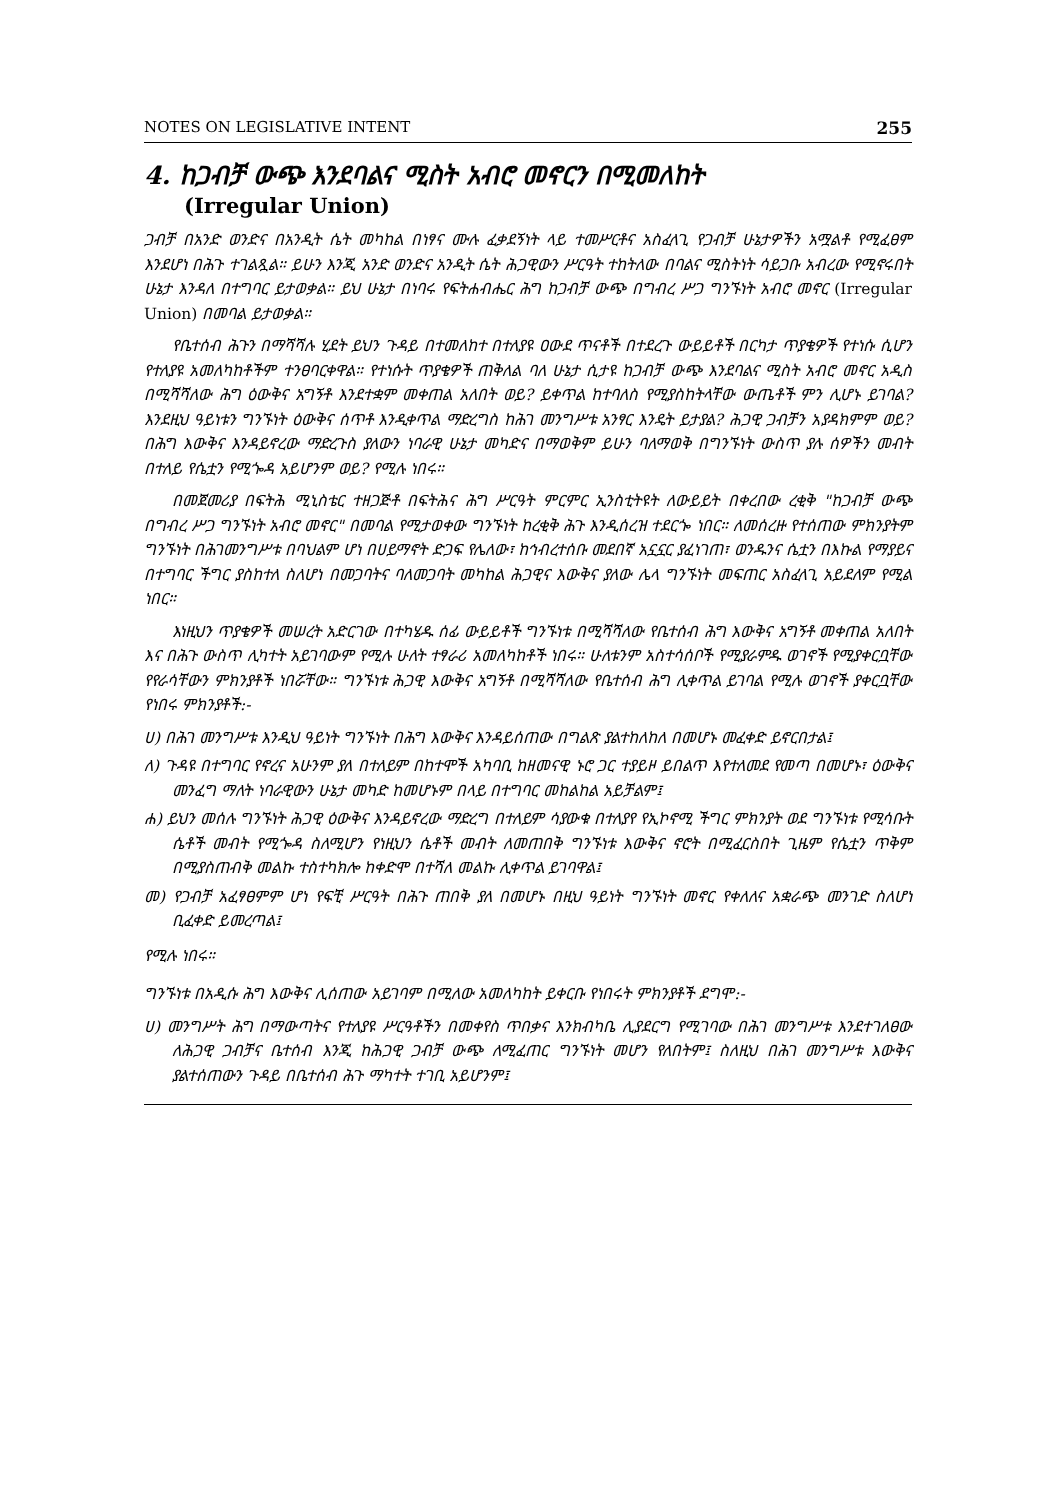NOTES ON LEGISLATIVE INTENT 255
4. ከጋብቻ ውጭ እንደባልና ሚስት አብሮ መኖርን በሚመለከት
(Irregular Union)
ጋብቻ በአንድ ወንድና በአንዲት ሴት መካከል በነፃና ሙሉ ፈቃደኝነት ላይ ተመሥርቶና አስፈላጊ የጋብቻ ሁኔታዎችን አሟልቶ የሚፈፀም እንደሆነ በሕጉ ተገልጿል። ይሁን እንጂ አንድ ወንድና አንዲት ሴት ሕጋዊውን ሥርዓት ተከትለው በባልና ሚስትነት ሳይጋቡ አብረው የሚኖሩበት ሁኔታ እንዳለ በተግባር ይታወቃል። ይህ ሁኔታ በነባሩ የፍትሐብሔር ሕግ ከጋብቻ ውጭ በግብረ ሥጋ ግንኙነት አብሮ መኖር (Irregular Union) በመባል ይታወቃል።
የቤተሰብ ሕጉን በማሻሻሉ ሂደት ይህን ጉዳይ በተመለከተ በተለያዩ ዐውደ ጥናቶች በተደረጉ ውይይቶች በርካታ ጥያቄዎች የተነሱ ሲሆን የተለያዩ አመለካከቶችም ተንፀባርቀዋል። የተነሱት ጥያቄዎች ጠቅለል ባለ ሁኔታ ሲታዩ ከጋብቻ ውጭ እንደባልና ሚስት አብሮ መኖር አዲስ በሚሻሻለው ሕግ ዕውቅና አግኝቶ እንደተቋም መቀጠል አለበት ወይ? ይቀጥል ከተባለስ የሚያስከትላቸው ውጤቶች ምን ሊሆኑ ይገባል? እንደዚህ ዓይነቱን ግንኙነት ዕውቅና ሰጥቶ እንዲቀጥል ማድረግስ ከሕገ መንግሥቱ አንፃር እንዴት ይታያል? ሕጋዊ ጋብቻን አያዳክምም ወይ? በሕግ እውቅና እንዳይኖረው ማድረጉስ ያለውን ነባራዊ ሁኔታ መካድና በማወቅም ይሁን ባለማወቅ በግንኙነት ውስጥ ያሉ ሰዎችን መብት በተለይ የሴቷን የሚጐዳ አይሆንም ወይ? የሚሉ ነበሩ።
በመጀመሪያ በፍትሕ ሚኒስቴር ተዘጋጅቶ በፍትሕና ሕግ ሥርዓት ምርምር ኢንስቲትዩት ለውይይት በቀረበው ረቂቅ "ከጋብቻ ውጭ በግብረ ሥጋ ግንኙነት አብሮ መኖር" በመባል የሚታወቀው ግንኙነት ከረቂቅ ሕጉ እንዲሰረዝ ተደርጐ ነበር። ለመሰረዙ የተሰጠው ምክንያትም ግንኙነት በሕገመንግሥቱ በባህልም ሆነ በሀይማኖት ድጋፍ የሌለው፣ ከኅብረተሰቡ መደበኛ አኗኗር ያፈነገጠ፣ ወንዱንና ሴቷን በእኩል የማያይና በተግባር ችግር ያስከተለ ስለሆነ በመጋባትና ባለመጋባት መካከል ሕጋዊና እውቅና ያለው ሌላ ግንኙነት መፍጠር አስፈላጊ አይደለም የሚል ነበር።
እነዚህን ጥያቄዎች መሠረት አድርገው በተካሄዱ ሰፊ ውይይቶች ግንኙነቱ በሚሻሻለው የቤተሰብ ሕግ እውቅና አግኝቶ መቀጠል አለበት እና በሕጉ ውስጥ ሊካተት አይገባውም የሚሉ ሁለት ተፃራሪ አመለካከቶች ነበሩ። ሁለቱንም አስተሳሰቦች የሚያራምዱ ወገኖች የሚያቀርቧቸው የየራሳቸውን ምክንያቶች ነበሯቸው። ግንኙነቱ ሕጋዊ እውቅና አግኝቶ በሚሻሻለው የቤተሰብ ሕግ ሊቀጥል ይገባል የሚሉ ወገኖች ያቀርቧቸው የነበሩ ምክንያቶች:-
ሀ) በሕገ መንግሥቱ እንዲህ ዓይነት ግንኙነት በሕግ እውቅና እንዳይሰጠው በግልጽ ያልተከለከለ በመሆኑ መፈቀድ ይኖርበታል፤
ለ) ጉዳዩ በተግባር የኖረና አሁንም ያለ በተለይም በከተሞች አካባቢ ከዘመናዊ ኑሮ ጋር ተያይዞ ይበልጥ እየተለመደ የመጣ በመሆኑ፣ ዕውቅና መንፈግ ማለት ነባራዊውን ሁኔታ መካድ ከመሆኑም በላይ በተግባር መከልከል አይቻልም፤
ሐ) ይህን መሰሉ ግንኙነት ሕጋዊ ዕውቅና እንዳይኖረው ማድረግ በተለይም ሳያውቁ በተለያየ የኢኮኖሚ ችግር ምክንያት ወደ ግንኙነቱ የሚሳቡት ሴቶች መብት የሚጐዳ ስለሚሆን የነዚህን ሴቶች መብት ለመጠበቅ ግንኙነቱ እውቅና ኖሮት በሚፈርስበት ጊዜም የሴቷን ጥቅም በሚያስጠብቅ መልኩ ተስተካክሎ ከቀድሞ በተሻለ መልኩ ሊቀጥል ይገባዋል፤
መ) የጋብቻ አፈፃፀምም ሆነ የፍቺ ሥርዓት በሕጉ ጠበቅ ያለ በመሆኑ በዚህ ዓይነት ግንኙነት መኖር የቀለለና አቋራጭ መንገድ ስለሆነ ቢፈቀድ ይመረጣል፤
የሚሉ ነበሩ።
ግንኙነቱ በአዲሱ ሕግ እውቅና ሊሰጠው አይገባም በሚለው አመለካከት ይቀርቡ የነበሩት ምክንያቶች ደግሞ:-
ሀ) መንግሥት ሕግ በማውጣትና የተለያዩ ሥርዓቶችን በመቀየስ ጥበቃና እንክብካቤ ሊያደርግ የሚገባው በሕገ መንግሥቱ እንደተገለፀው ለሕጋዊ ጋብቻና ቤተሰብ እንጂ ከሕጋዊ ጋብቻ ውጭ ለሚፈጠር ግንኙነት መሆን የለበትም፤ ስለዚህ በሕገ መንግሥቱ እውቅና ያልተሰጠውን ጉዳይ በቤተሰብ ሕጉ ማካተት ተገቢ አይሆንም፤